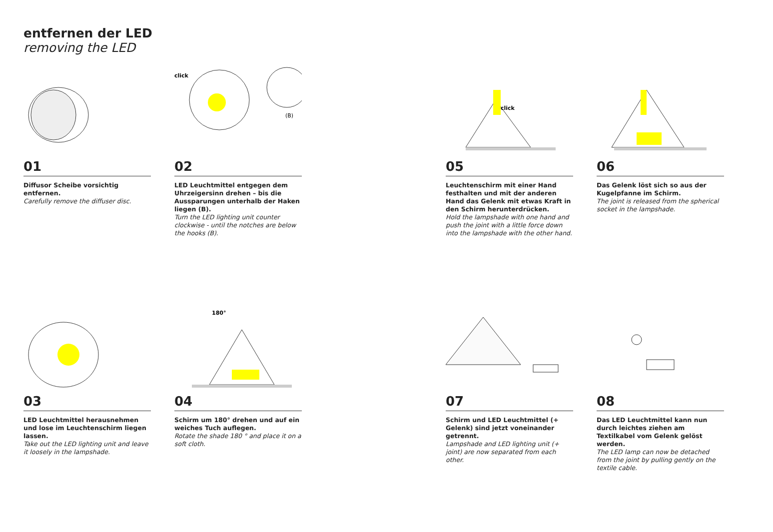entfernen der LED
removing the LED
01
Diffusor Scheibe vorsichtig entfernen.
Carefully remove the diffuser disc.
click
(B)
02
LED Leuchtmittel entgegen dem Uhrzeigersinn drehen – bis die Aussparungen unterhalb der Haken liegen (B).
Turn the LED lighting unit counter clockwise - until the notches are below the hooks (B).
click
05
Leuchtenschirm mit einer Hand fest­halten und mit der anderen Hand das Gelenk mit etwas Kraft in den Schirm herunterdrücken.
Hold the lampshade with one hand and push the joint with a little force down into the lampshade with the other hand.
06
Das Gelenk löst sich so aus der Kugel­pfanne im Schirm.
The joint is released from the spherical socket in the lampshade.
03
LED Leuchtmittel herausnehmen und lose im Leuchtenschirm liegen lassen.
Take out the LED lighting unit and lea­ve it loosely in the lampshade.
180°
04
Schirm um 180° drehen und auf ein weiches Tuch auflegen.
Rotate the shade 180 ° and place it on a soft cloth.
07
Schirm und LED Leuchtmittel (+ Gelenk) sind jetzt voneinander getrennt.
Lampshade and LED lighting unit (+ joint) are now separated from each other.
08
Das LED Leuchtmittel kann nun durch leichtes ziehen am Textilkabel vom Gelenk gelöst werden.
The LED lamp can now be detached from the joint by pulling gently on the textile cable.